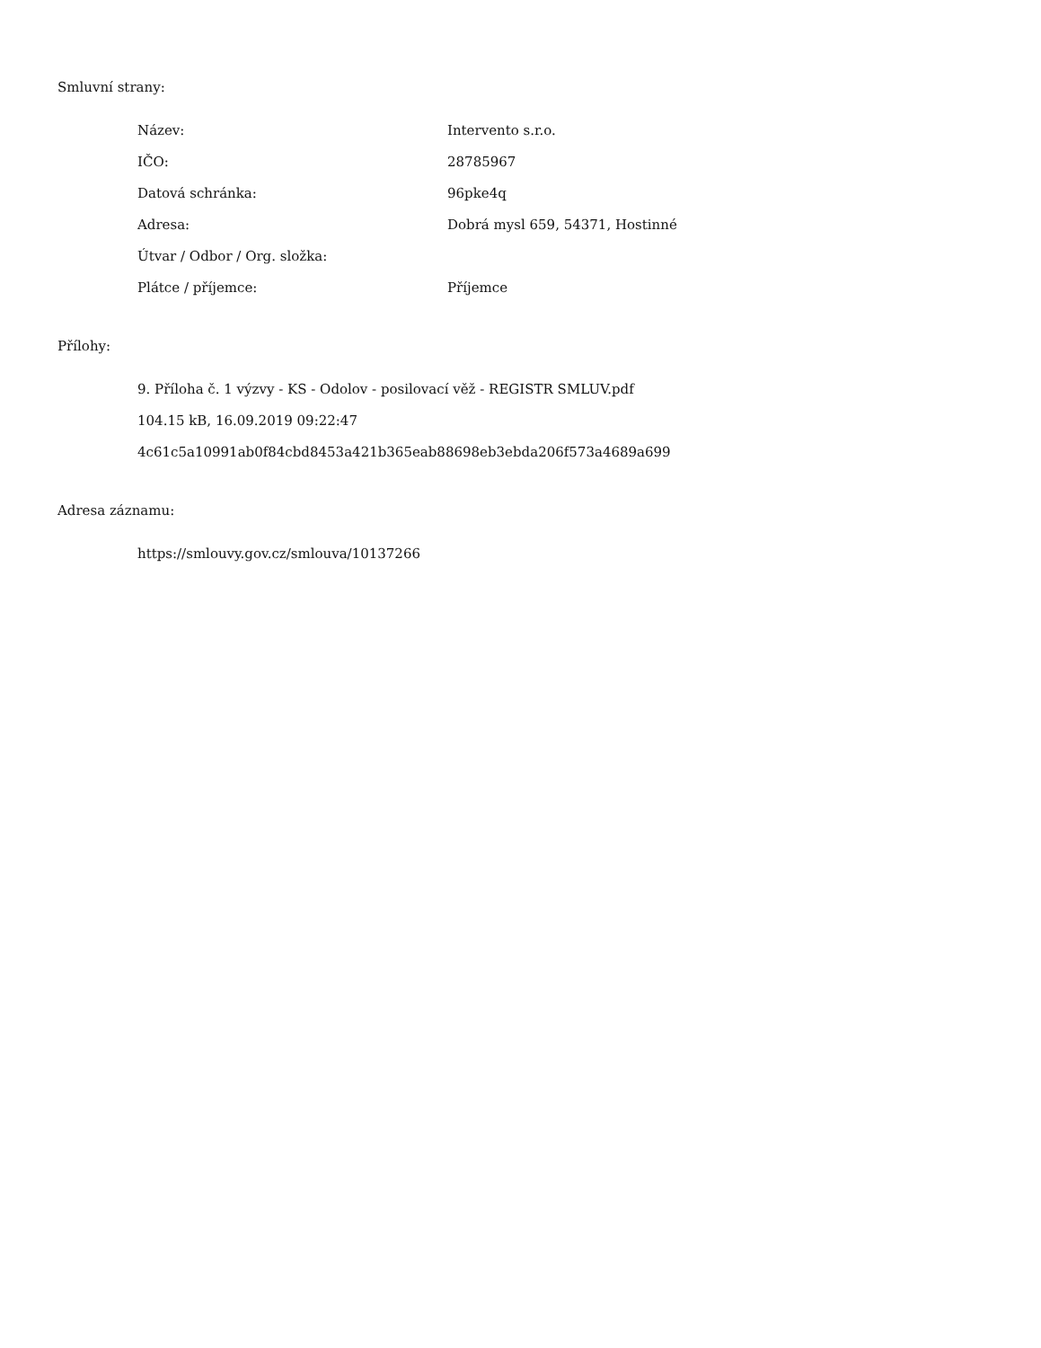Smluvní strany:
| Název: | Intervento s.r.o. |
| IČO: | 28785967 |
| Datová schránka: | 96pke4q |
| Adresa: | Dobrá mysl 659, 54371, Hostinné |
| Útvar / Odbor / Org. složka: | |
| Plátce / příjemce: | Příjemce |
Přílohy:
9. Příloha č. 1 výzvy - KS - Odolov - posilovací věž - REGISTR SMLUV.pdf
104.15 kB, 16.09.2019 09:22:47
4c61c5a10991ab0f84cbd8453a421b365eab88698eb3ebda206f573a4689a699
Adresa záznamu:
https://smlouvy.gov.cz/smlouva/10137266